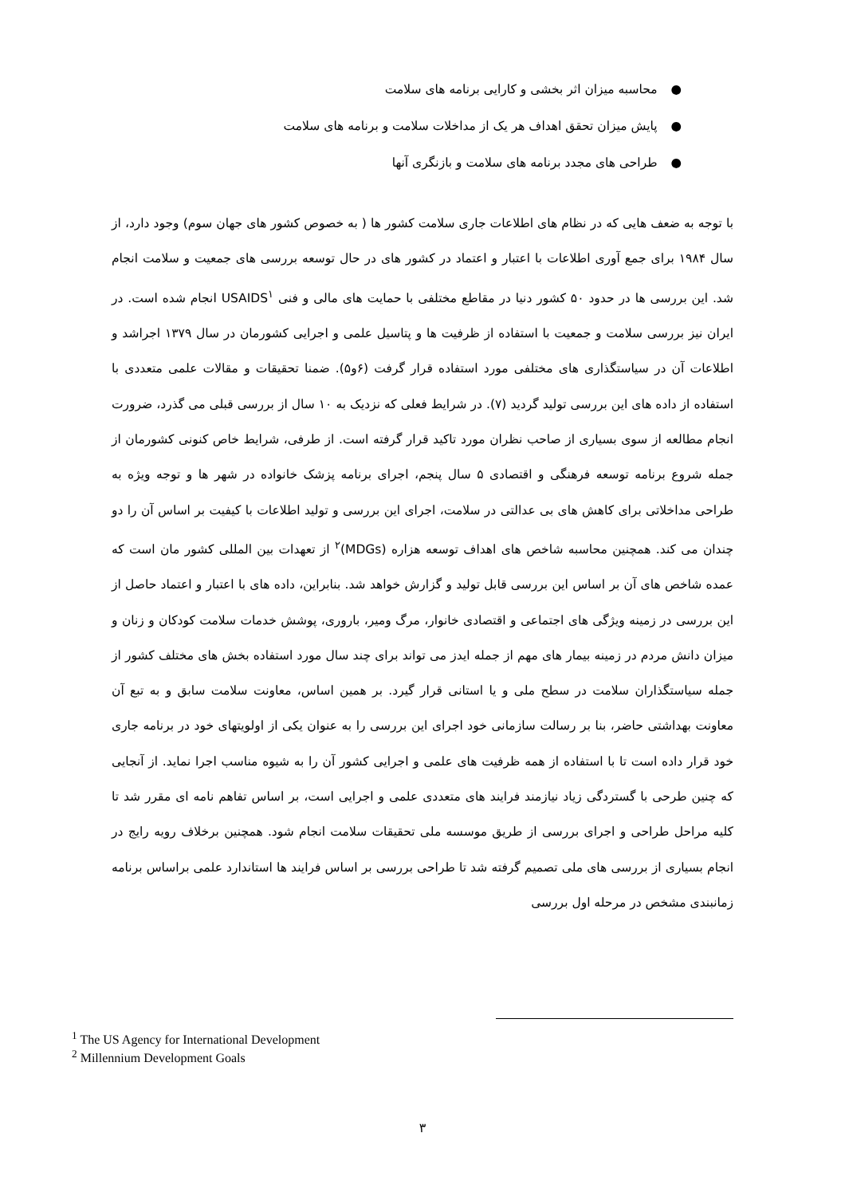● محاسبه میزان اثر بخشی و کارایی برنامه های سلامت
● پایش میزان تحقق اهداف هر یک از مداخلات سلامت و برنامه های سلامت
● طراحی های مجدد برنامه های سلامت و بازنگری آنها
با توجه به ضعف هایی که در نظام های اطلاعات جاری سلامت کشور ها ( به خصوص کشور های جهان سوم) وجود دارد، از سال ۱۹۸۴ برای جمع آوری اطلاعات با اعتبار و اعتماد در کشور های در حال توسعه بررسی های جمعیت و سلامت انجام شد. این بررسی ها در حدود ۵۰ کشور دنیا در مقاطع مختلفی با حمایت های مالی و فنی USAIDS<sup>۱</sup> انجام شده است. در ایران نیز بررسی سلامت و جمعیت با استفاده از ظرفیت ها و پتاسیل علمی و اجرایی کشورمان در سال ۱۳۷۹ اجراشد و اطلاعات آن در سیاستگذاری های مختلفی مورد استفاده قرار گرفت (۶و۵). ضمنا تحقیقات و مقالات علمی متعددی با استفاده از داده های این بررسی تولید گردید (۷). در شرایط فعلی که نزدیک به ۱۰ سال از بررسی قبلی می گذرد، ضرورت انجام مطالعه از سوی بسیاری از صاحب نظران مورد تاکید قرار گرفته است. از طرفی، شرایط خاص کنونی کشورمان از جمله شروع برنامه توسعه فرهنگی و اقتصادی ۵ سال پنجم، اجرای برنامه پزشک خانواده در شهر ها و توجه ویژه به طراحی مداخلاتی برای کاهش های بی عدالتی در سلامت، اجرای این بررسی و تولید اطلاعات با کیفیت بر اساس آن را دو چندان می کند. همچنین محاسبه شاخص های اهداف توسعه هزاره (MDGs)<sup>۲</sup> از تعهدات بین المللی کشور مان است که عمده شاخص های آن بر اساس این بررسی قابل تولید و گزارش خواهد شد. بنابراین، داده های با اعتبار و اعتماد حاصل از این بررسی در زمینه ویژگی های اجتماعی و اقتصادی خانوار، مرگ ومیر، باروری، پوشش خدمات سلامت کودکان و زنان و میزان دانش مردم در زمینه بیمار های مهم از جمله ایدز می تواند برای چند سال مورد استفاده بخش های مختلف کشور از جمله سیاستگذاران سلامت در سطح ملی و یا استانی قرار گیرد. بر همین اساس، معاونت سلامت سابق و به تبع آن معاونت بهداشتی حاضر، بنا بر رسالت سازمانی خود اجرای این بررسی را به عنوان یکی از اولویتهای خود در برنامه جاری خود قرار داده است تا با استفاده از همه ظرفیت های علمی و اجرایی کشور آن را به شیوه مناسب اجرا نماید. از آنجایی که چنین طرحی با گستردگی زیاد نیازمند فرایند های متعددی علمی و اجرایی است، بر اساس تفاهم نامه ای مقرر شد تا کلیه مراحل طراحی و اجرای بررسی از طریق موسسه ملی تحقیقات سلامت انجام شود. همچنین برخلاف رویه رایج در انجام بسیاری از بررسی های ملی تصمیم گرفته شد تا طراحی بررسی بر اساس فرایند ها استاندارد علمی براساس برنامه زمانبندی مشخص در مرحله اول بررسی
<sup>1</sup> The US Agency for International Development
<sup>2</sup> Millennium Development Goals
۳